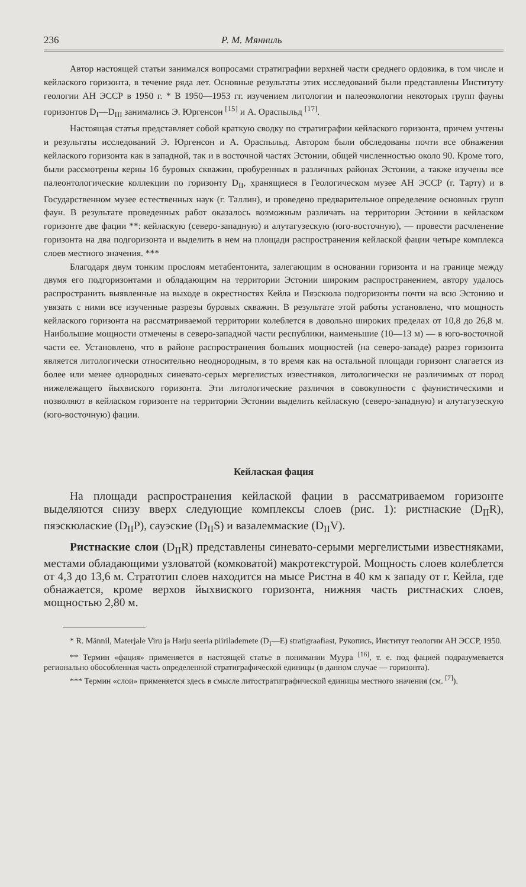236 Р. М. Мянниль
Автор настоящей статьи занимался вопросами стратиграфии верхней части среднего ордовика, в том числе и кейлаского горизонта, в течение ряда лет. Основные результаты этих исследований были представлены Институту геологии АН ЭССР в 1950 г. * В 1950—1953 гг. изучением литологии и палеоэкологии некоторых групп фауны горизонтов D<sub>I</sub>—D<sub>III</sub> занимались Э. Юргенсон <sup>[15]</sup> и А. Ораспыльд <sup>[17]</sup>.
Настоящая статья представляет собой краткую сводку по стратиграфии кейлаского горизонта, причем учтены и результаты исследований Э. Юргенсон и А. Ораспыльд. Автором были обследованы почти все обнажения кейлаского горизонта как в западной, так и в восточной частях Эстонии, общей численностью около 90. Кроме того, были рассмотрены керны 16 буровых скважин, пробуренных в различных районах Эстонии, а также изучены все палеонтологические коллекции по горизонту D<sub>II</sub>, хранящиеся в Геологическом музее АН ЭССР (г. Тарту) и в Государственном музее естественных наук (г. Таллин), и проведено предварительное определение основных групп фаун. В результате проведенных работ оказалось возможным различать на территории Эстонии в кейласком горизонте две фации **: кейласкую (северо-западную) и алутагузескую (юго-восточную), — провести расчленение горизонта на два подгоризонта и выделить в нем на площади распространения кейлаской фации четыре комплекса слоев местного значения. ***
Благодаря двум тонким прослоям метабентонита, залегающим в основании горизонта и на границе между двумя его подгоризонтами и обладающим на территории Эстонии широким распространением, автору удалось распространить выявленные на выходе в окрестностях Кейла и Пяэскюла подгоризонты почти на всю Эстонию и увязать с ними все изученные разрезы буровых скважин. В результате этой работы установлено, что мощность кейлаского горизонта на рассматриваемой территории колеблется в довольно широких пределах от 10,8 до 26,8 м. Наибольшие мощности отмечены в северо-западной части республики, наименьшие (10—13 м) — в юго-восточной части ее. Установлено, что в районе распространения больших мощностей (на северо-западе) разрез горизонта является литологически относительно неоднородным, в то время как на остальной площади горизонт слагается из более или менее однородных синевато-серых мергелистых известняков, литологически не различимых от пород нижележащего йыхвиского горизонта. Эти литологические различия в совокупности с фаунистическими и позволяют в кейласком горизонте на территории Эстонии выделить кейласкую (северо-западную) и алутагузескую (юго-восточную) фации.
Кейлаская фация
На площади распространения кейлаской фации в рассматриваемом горизонте выделяются снизу вверх следующие комплексы слоев (рис. 1): ристнаские (D<sub>II</sub>R), пяэскюлаские (D<sub>II</sub>P), сауэские (D<sub>II</sub>S) и вазалеммаские (D<sub>II</sub>V).
Ристнаские слои (D<sub>II</sub>R) представлены синевато-серыми мергелистыми известняками, местами обладающими узловатой (комковатой) макротекстурой. Мощность слоев колеблется от 4,3 до 13,6 м. Стратотип слоев находится на мысе Ристна в 40 км к западу от г. Кейла, где обнажается, кроме верхов йыхвиского горизонта, нижняя часть ристнаских слоев, мощностью 2,80 м.
* R. Männil, Materjale Viru ja Harju seeria piirilademete (D<sub>I</sub>—E) stratigraafiast, Рукопись, Институт геологии АН ЭССР, 1950.
** Термин «фация» применяется в настоящей статье в понимании Муура <sup>[16]</sup>, т. е. под фацией подразумевается регионально обособленная часть определенной стратиграфической единицы (в данном случае — горизонта).
*** Термин «слои» применяется здесь в смысле литостратиграфической единицы местного значения (см. <sup>[7]</sup>).